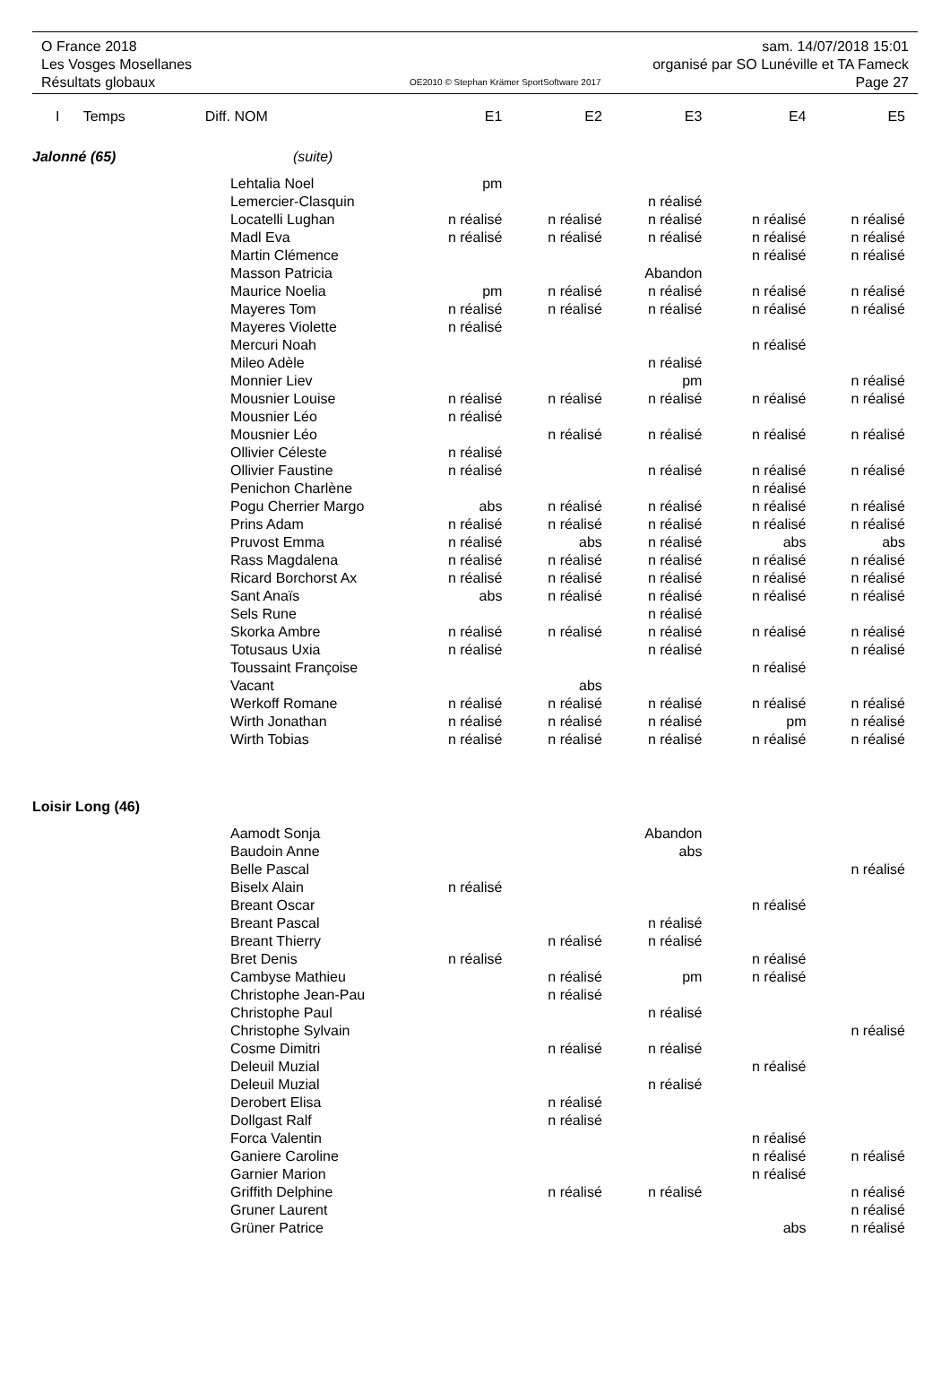O France 2018 sam. 14/07/2018 15:01
Les Vosges Mosellanes organisé par SO Lunéville et TA Fameck
Résultats globaux OE2010 © Stephan Krämer SportSoftware 2017 Page 27
| I | Temps | Diff. | NOM | E1 | E2 | E3 | E4 | E5 |
| --- | --- | --- | --- | --- | --- | --- | --- | --- |
| Jalonné (65) | | | (suite) | | | | | |
| | | | Lehtalia Noel | pm | | | | |
| | | | Lemercier-Clasquin | | | n réalisé | | |
| | | | Locatelli Lughan | n réalisé | n réalisé | n réalisé | n réalisé | n réalisé |
| | | | Madl Eva | n réalisé | n réalisé | n réalisé | n réalisé | n réalisé |
| | | | Martin Clémence | | | | n réalisé | n réalisé |
| | | | Masson Patricia | | | Abandon | | |
| | | | Maurice Noelia | pm | n réalisé | n réalisé | n réalisé | n réalisé |
| | | | Mayeres Tom | n réalisé | n réalisé | n réalisé | n réalisé | n réalisé |
| | | | Mayeres Violette | n réalisé | | | | |
| | | | Mercuri Noah | | | | n réalisé | |
| | | | Mileo Adèle | | | n réalisé | | |
| | | | Monnier Liev | | | pm | | n réalisé |
| | | | Mousnier Louise | n réalisé | n réalisé | n réalisé | n réalisé | n réalisé |
| | | | Mousnier Léo | n réalisé | | | | |
| | | | Mousnier Léo | | n réalisé | n réalisé | n réalisé | n réalisé |
| | | | Ollivier Céleste | n réalisé | | | | |
| | | | Ollivier Faustine | n réalisé | | n réalisé | n réalisé | n réalisé |
| | | | Penichon Charlène | | | | n réalisé | |
| | | | Pogu Cherrier Margo | abs | n réalisé | n réalisé | n réalisé | n réalisé |
| | | | Prins Adam | n réalisé | n réalisé | n réalisé | n réalisé | n réalisé |
| | | | Pruvost Emma | n réalisé | abs | n réalisé | abs | abs |
| | | | Rass Magdalena | n réalisé | n réalisé | n réalisé | n réalisé | n réalisé |
| | | | Ricard Borchorst Ax | n réalisé | n réalisé | n réalisé | n réalisé | n réalisé |
| | | | Sant Anaïs | abs | n réalisé | n réalisé | n réalisé | n réalisé |
| | | | Sels Rune | | | n réalisé | | |
| | | | Skorka Ambre | n réalisé | n réalisé | n réalisé | n réalisé | n réalisé |
| | | | Totusaus Uxia | n réalisé | | n réalisé | | n réalisé |
| | | | Toussaint Françoise | | | | n réalisé | |
| | | | Vacant | | abs | | | |
| | | | Werkoff Romane | n réalisé | n réalisé | n réalisé | n réalisé | n réalisé |
| | | | Wirth Jonathan | n réalisé | n réalisé | n réalisé | pm | n réalisé |
| | | | Wirth Tobias | n réalisé | n réalisé | n réalisé | n réalisé | n réalisé |
| Loisir Long (46) | | | | | | | | |
| | | | Aamodt Sonja | | | Abandon | | |
| | | | Baudoin Anne | | | abs | | |
| | | | Belle Pascal | | | | | n réalisé |
| | | | Biselx Alain | n réalisé | | | | |
| | | | Breant Oscar | | | | n réalisé | |
| | | | Breant Pascal | | | n réalisé | | |
| | | | Breant Thierry | | n réalisé | n réalisé | | |
| | | | Bret Denis | n réalisé | | | n réalisé | |
| | | | Cambyse Mathieu | | n réalisé | pm | n réalisé | |
| | | | Christophe Jean-Pau | | n réalisé | | | |
| | | | Christophe Paul | | | n réalisé | | |
| | | | Christophe Sylvain | | | | | n réalisé |
| | | | Cosme Dimitri | | n réalisé | n réalisé | | |
| | | | Deleuil Muzial | | | | n réalisé | |
| | | | Deleuil Muzial | | | n réalisé | | |
| | | | Derobert Elisa | | n réalisé | | | |
| | | | Dollgast Ralf | | n réalisé | | | |
| | | | Forca Valentin | | | | n réalisé | |
| | | | Ganiere Caroline | | | | n réalisé | n réalisé |
| | | | Garnier Marion | | | | n réalisé | |
| | | | Griffith Delphine | | n réalisé | n réalisé | | n réalisé |
| | | | Gruner Laurent | | | | | n réalisé |
| | | | Grüner Patrice | | | | abs | n réalisé |